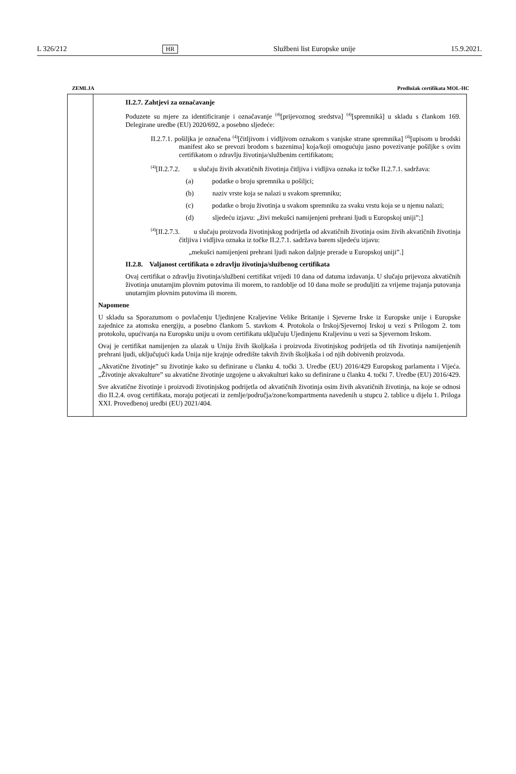L 326/212 HR Službeni list Europske unije 15.9.2021.
ZEMLJA Predložak certifikata MOL-HC
| | II.2.7. Zahtjevi za označavanje Poduzete su mjere za identificiranje i označavanje <sup>(4)</sup>[prijevoznog sredstva] <sup>(4)</sup>[spremnikâ] u skladu s člankom 169. Delegirane uredbe (EU) 2020/692, a posebno sljedeće: II.2.7.1. pošiljka je označena <sup>(4)</sup>[čitljivom i vidljivom oznakom s vanjske strane spremnika] <sup>(4)</sup>[upisom u brodski manifest ako se prevozi brodom s bazenima] koja/koji omogućuju jasno povezivanje pošiljke s ovim certifikatom o zdravlju životinja/službenim certifikatom; <sup>(4)</sup> [II.2.7.2. u slučaju živih akvatičnih životinja čitljiva i vidljiva oznaka iz točke II.2.7.1. sadržava: (a) podatke o broju spremnika u pošiljci; (b) naziv vrste koja se nalazi u svakom spremniku; (c) podatke o broju životinja u svakom spremniku za svaku vrstu koja se u njemu nalazi; (d) sljedeću izjavu: „živi mekušci namijenjeni prehrani ljudi u Europskoj uniji”;] <sup>(4)</sup> [II.2.7.3. u slučaju proizvoda životinjskog podrijetla od akvatičnih životinja osim živih akvatičnih životinja čitljiva i vidljiva oznaka iz točke II.2.7.1. sadržava barem sljedeću izjavu: „mekušci namijenjeni prehrani ljudi nakon daljnje prerade u Europskoj uniji”.] II.2.8. Valjanost certifikata o zdravlju životinja/službenog certifikata Ovaj certifikat o zdravlju životinja/službeni certifikat vrijedi 10 dana od datuma izdavanja. U slučaju prijevoza akvatičnih životinja unutarnjim plovnim putovima ili morem, to razdoblje od 10 dana može se produljiti za vrijeme trajanja putovanja unutarnjim plovnim putovima ili morem. Napomene U skladu sa Sporazumom o povlačenju Ujedinjene Kraljevine Velike Britanije i Sjeverne Irske iz Europske unije i Europske zajednice za atomsku energiju, a posebno člankom 5. stavkom 4. Protokola o Irskoj/Sjevernoj Irskoj u vezi s Prilogom 2. tom protokolu, upućivanja na Europsku uniju u ovom certifikatu uključuju Ujedinjenu Kraljevinu u vezi sa Sjevernom Irskom. Ovaj je certifikat namijenjen za ulazak u Uniju živih školjkaša i proizvoda životinjskog podrijetla od tih životinja namijenjenih prehrani ljudi, uključujući kada Unija nije krajnje odredište takvih živih školjkaša i od njih dobivenih proizvoda. „Akvatične životinje” su životinje kako su definirane u članku 4. točki 3. Uredbe (EU) 2016/429 Europskog parlamenta i Vijeća. „Životinje akvakulture” su akvatične životinje uzgojene u akvakulturi kako su definirane u članku 4. točki 7. Uredbe (EU) 2016/429. Sve akvatične životinje i proizvodi životinjskog podrijetla od akvatičnih životinja osim živih akvatičnih životinja, na koje se odnosi dio II.2.4. ovog certifikata, moraju potjecati iz zemlje/područja/zone/kompartmenta navedenih u stupcu 2. tablice u dijelu 1. Priloga XXI. Provedbenoj uredbi (EU) 2021/404. |